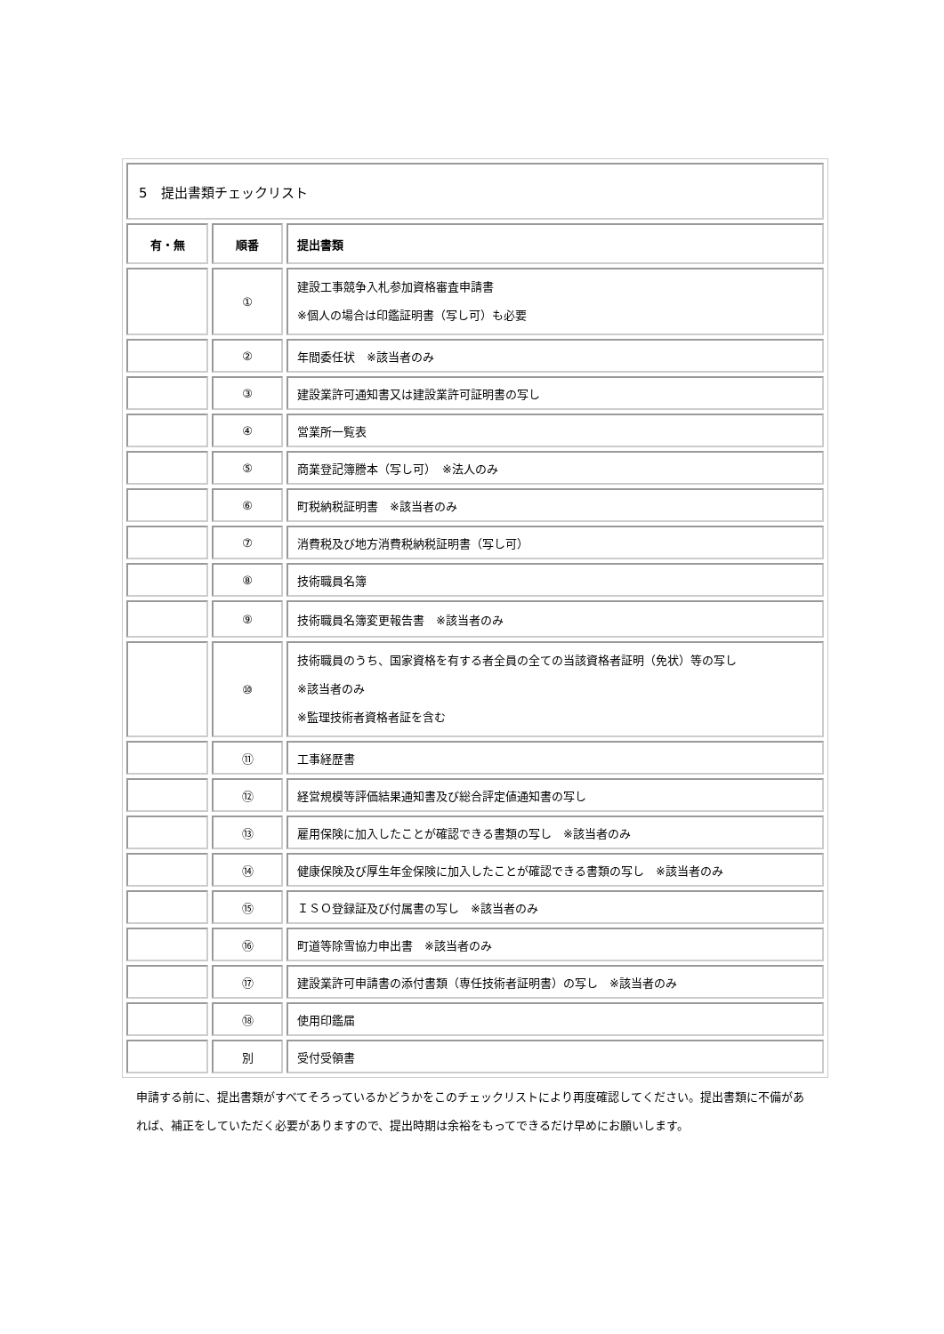| 5 提出書類チェックリスト | | |
| 有・無 | 順番 | 提出書類 |
| | ① | 建設工事競争入札参加資格審査申請書 ※個人の場合は印鑑証明書（写し可）も必要 |
| | ② | 年間委任状 ※該当者のみ |
| | ③ | 建設業許可通知書又は建設業許可証明書の写し |
| | ④ | 営業所一覧表 |
| | ⑤ | 商業登記簿謄本（写し可） ※法人のみ |
| | ⑥ | 町税納税証明書 ※該当者のみ |
| | ⑦ | 消費税及び地方消費税納税証明書（写し可） |
| | ⑧ | 技術職員名簿 |
| | ⑨ | 技術職員名簿変更報告書 ※該当者のみ |
| | ⑩ | 技術職員のうち、国家資格を有する者全員の全ての当該資格者証明（免状）等の写し ※該当者のみ ※監理技術者資格者証を含む |
| | ⑪ | 工事経歴書 |
| | ⑫ | 経営規模等評価結果通知書及び総合評定値通知書の写し |
| | ⑬ | 雇用保険に加入したことが確認できる書類の写し ※該当者のみ |
| | ⑭ | 健康保険及び厚生年金保険に加入したことが確認できる書類の写し ※該当者のみ |
| | ⑮ | ＩＳＯ登録証及び付属書の写し ※該当者のみ |
| | ⑯ | 町道等除雪協力申出書 ※該当者のみ |
| | ⑰ | 建設業許可申請書の添付書類（専任技術者証明書）の写し ※該当者のみ |
| | ⑱ | 使用印鑑届 |
| | 別 | 受付受領書 |
申請する前に、提出書類がすべてそろっているかどうかをこのチェックリストにより再度確認してください。提出書類に不備があれば、補正をしていただく必要がありますので、提出時期は余裕をもってできるだけ早めにお願いします。